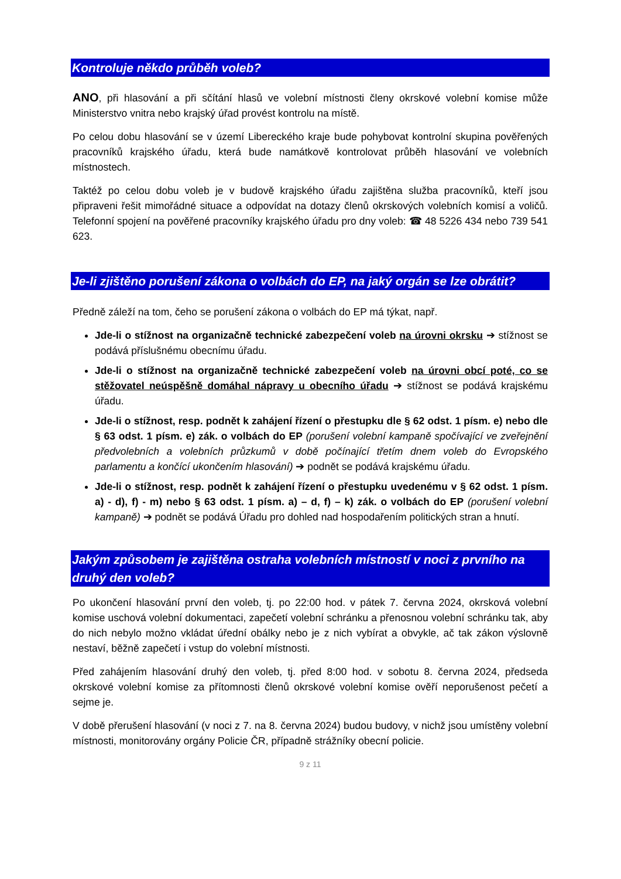Kontroluje někdo průběh voleb?
ANO, při hlasování a při sčítání hlasů ve volební místnosti členy okrskové volební komise může Ministerstvo vnitra nebo krajský úřad provést kontrolu na místě.
Po celou dobu hlasování se v území Libereckého kraje bude pohybovat kontrolní skupina pověřených pracovníků krajského úřadu, která bude namátkově kontrolovat průběh hlasování ve volebních místnostech.
Taktéž po celou dobu voleb je v budově krajského úřadu zajištěna služba pracovníků, kteří jsou připraveni řešit mimořádné situace a odpovídat na dotazy členů okrskových volebních komisí a voličů. Telefonní spojení na pověřené pracovníky krajského úřadu pro dny voleb: ☎ 48 5226 434 nebo 739 541 623.
Je-li zjištěno porušení zákona o volbách do EP, na jaký orgán se lze obrátit?
Předně záleží na tom, čeho se porušení zákona o volbách do EP má týkat, např.
Jde-li o stížnost na organizačně technické zabezpečení voleb na úrovni okrsku ➔ stížnost se podává příslušnému obecnímu úřadu.
Jde-li o stížnost na organizačně technické zabezpečení voleb na úrovni obcí poté, co se stěžovatel neúspěšně domáhal nápravy u obecního úřadu ➔ stížnost se podává krajskému úřadu.
Jde-li o stížnost, resp. podnět k zahájení řízení o přestupku dle § 62 odst. 1 písm. e) nebo dle § 63 odst. 1 písm. e) zák. o volbách do EP (porušení volební kampaně spočívající ve zveřejnění předvolebních a volebních průzkumů v době počínající třetím dnem voleb do Evropského parlamentu a končící ukončením hlasování) ➔ podnět se podává krajskému úřadu.
Jde-li o stížnost, resp. podnět k zahájení řízení o přestupku uvedenému v § 62 odst. 1 písm. a) - d), f) - m) nebo § 63 odst. 1 písm. a) – d, f) – k) zák. o volbách do EP (porušení volební kampaně) ➔ podnět se podává Úřadu pro dohled nad hospodařením politických stran a hnutí.
Jakým způsobem je zajištěna ostraha volebních místností v noci z prvního na druhý den voleb?
Po ukončení hlasování první den voleb, tj. po 22:00 hod. v pátek 7. června 2024, okrsková volební komise uschová volební dokumentaci, zapečetí volební schránku a přenosnou volební schránku tak, aby do nich nebylo možno vkládat úřední obálky nebo je z nich vybírat a obvykle, ač tak zákon výslovně nestaví, běžně zapečetí i vstup do volební místnosti.
Před zahájením hlasování druhý den voleb, tj. před 8:00 hod. v sobotu 8. června 2024, předseda okrskové volební komise za přítomnosti členů okrskové volební komise ověří neporušenost pečetí a sejme je.
V době přerušení hlasování (v noci z 7. na 8. června 2024) budou budovy, v nichž jsou umístěny volební místnosti, monitorovány orgány Policie ČR, případně strážníky obecní policie.
9 z 11